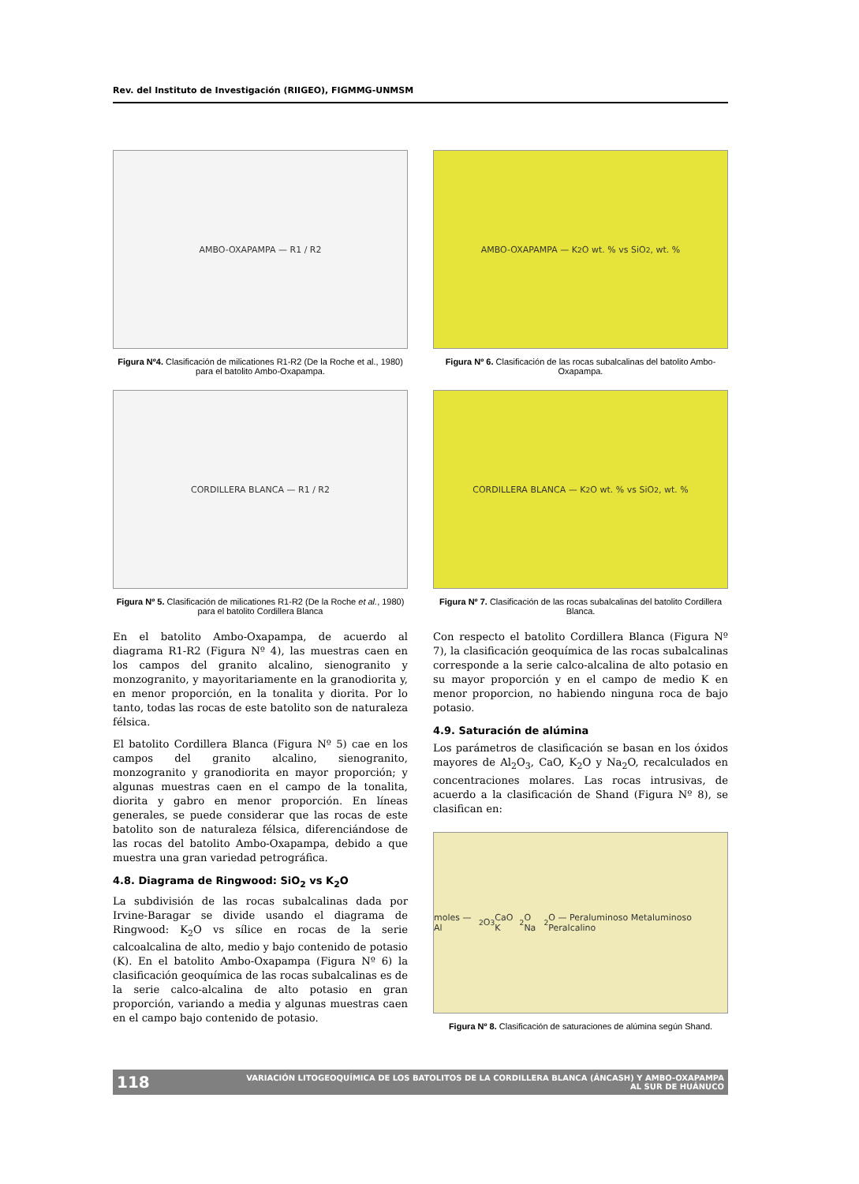Rev. del Instituto de Investigación (RIIGEO), FIGMMG-UNMSM
AMBO-OXAPAMPA — R1 / R2
Figura Nº4. Clasificación de milicationes R1-R2 (De la Roche et al., 1980) para el batolito Ambo-Oxapampa.
CORDILLERA BLANCA — R1 / R2
Figura Nº 5. Clasificación de milicationes R1-R2 (De la Roche et al., 1980) para el batolito Cordillera Blanca
En el batolito Ambo-Oxapampa, de acuerdo al diagrama R1-R2 (Figura Nº 4), las muestras caen en los campos del granito alcalino, sienogranito y monzogranito, y mayoritariamente en la granodiorita y, en menor proporción, en la tonalita y diorita. Por lo tanto, todas las rocas de este batolito son de naturaleza félsica.
El batolito Cordillera Blanca (Figura Nº 5) cae en los campos del granito alcalino, sienogranito, monzogranito y granodiorita en mayor proporción; y algunas muestras caen en el campo de la tonalita, diorita y gabro en menor proporción. En líneas generales, se puede considerar que las rocas de este batolito son de naturaleza félsica, diferenciándose de las rocas del batolito Ambo-Oxapampa, debido a que muestra una gran variedad petrográfica.
4.8. Diagrama de Ringwood: SiO<sub>2</sub> vs K<sub>2</sub>O
La subdivisión de las rocas subalcalinas dada por Irvine-Baragar se divide usando el diagrama de Ringwood: K<sub>2</sub>O vs sílice en rocas de la serie calcoalcalina de alto, medio y bajo contenido de potasio (K). En el batolito Ambo-Oxapampa (Figura Nº 6) la clasificación geoquímica de las rocas subalcalinas es de la serie calco-alcalina de alto potasio en gran proporción, variando a media y algunas muestras caen en el campo bajo contenido de potasio.
AMBO-OXAPAMPA — K<sub>2</sub>O wt. % vs SiO<sub>2</sub>, wt. %
Figura Nº 6. Clasificación de las rocas subalcalinas del batolito Ambo-Oxapampa.
CORDILLERA BLANCA — K<sub>2</sub>O wt. % vs SiO<sub>2</sub>, wt. %
Figura Nº 7. Clasificación de las rocas subalcalinas del batolito Cordillera Blanca.
Con respecto el batolito Cordillera Blanca (Figura Nº 7), la clasificación geoquímica de las rocas subalcalinas corresponde a la serie calco-alcalina de alto potasio en su mayor proporción y en el campo de medio K en menor proporcion, no habiendo ninguna roca de bajo potasio.
4.9. Saturación de alúmina
Los parámetros de clasificación se basan en los óxidos mayores de Al<sub>2</sub>O<sub>3</sub>, CaO, K<sub>2</sub>O y Na<sub>2</sub>O, recalculados en concentraciones molares. Las rocas intrusivas, de acuerdo a la clasificación de Shand (Figura Nº 8), se clasifican en:
moles — Al<sub>2</sub>O<sub>3</sub> CaO K<sub>2</sub>O Na<sub>2</sub>O — Peraluminoso Metaluminoso Peralcalino
Figura Nº 8. Clasificación de saturaciones de alúmina según Shand.
118 VARIACIÓN LITOGEOQUÍMICA DE LOS BATOLITOS DE LA CORDILLERA BLANCA (ÁNCASH) Y AMBO-OXAPAMPA
AL SUR DE HUÁNUCO